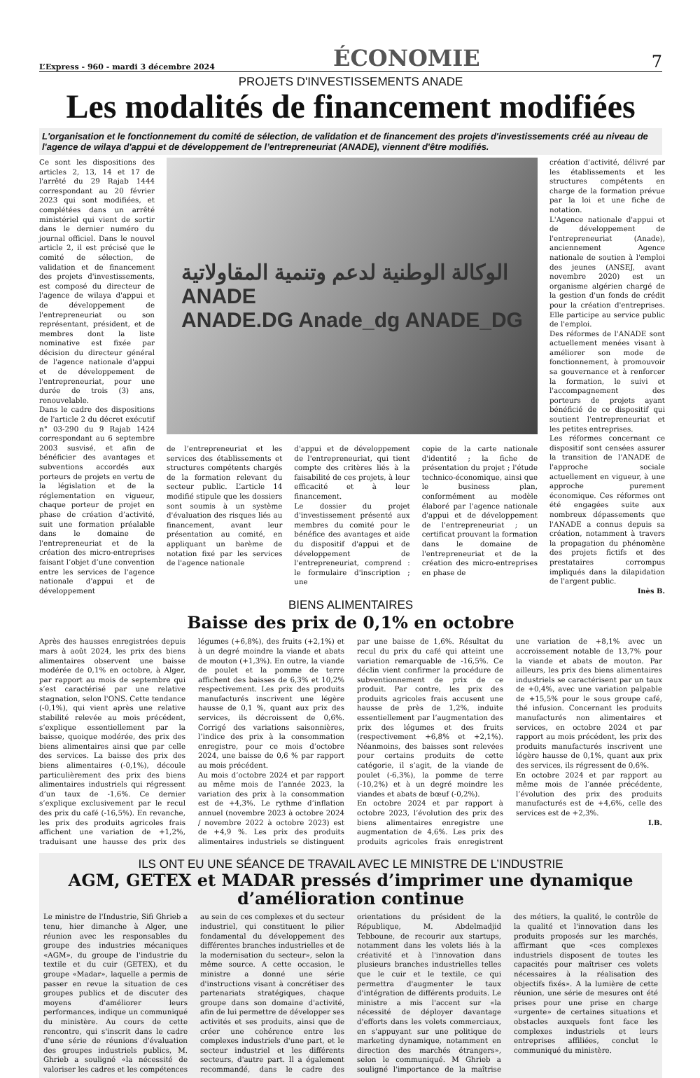L’Express - 960 - mardi 3 décembre 2024 ÉCONOMIE 7
PROJETS D'INVESTISSEMENTS ANADE
Les modalités de financement modifiées
L'organisation et le fonctionnement du comité de sélection, de validation et de financement des projets d'investissements créé au niveau de l'agence de wilaya d'appui et de développement de l’entrepreneuriat (ANADE), viennent d'être modifiés.
Ce sont les dispositions des articles 2, 13, 14 et 17 de l'arrêté du 29 Rajab 1444 correspondant au 20 février 2023 qui sont modifiées, et complétées dans un arrêté ministériel qui vient de sortir dans le dernier numéro du journal officiel. Dans le nouvel article 2, il est précisé que le comité de sélection, de validation et de financement des projets d'investissements, est composé du directeur de l'agence de wilaya d'appui et de développement de l'entrepreneuriat ou son représentant, président, et de membres dont la liste nominative est fixée par décision du directeur général de l'agence nationale d'appui et de développement de l'entrepreneuriat, pour une durée de trois (3) ans, renouvelable.
Dans le cadre des dispositions de l'article 2 du décret exécutif n° 03-290 du 9 Rajab 1424 correspondant au 6 septembre 2003 susvisé, et afin de bénéficier des avantages et subventions accordés aux porteurs de projets en vertu de la législation et de la réglementation en vigueur, chaque porteur de projet en phase de création d’activité, suit une formation préalable dans le domaine de l'entrepreneuriat et de la création des micro-entreprises faisant l’objet d’une convention entre les services de l'agence nationale d'appui et de développement
الوكالة الوطنية لدعم وتنمية المقاولاتية
ANADE
ANADE.DG Anade_dg ANADE_DG
de l’entrepreneuriat et les services des établissements et structures compétents chargés de la formation relevant du secteur public. L’article 14 modifié stipule que les dossiers sont soumis à un système d'évaluation des risques liés au financement, avant leur présentation au comité, en appliquant un barème de notation fixé par les services de l'agence nationale
d'appui et de développement de l'entrepreneuriat, qui tient compte des critères liés à la faisabilité de ces projets, à leur efficacité et à leur financement.
Le dossier du projet d'investissement présenté aux membres du comité pour le bénéfice des avantages et aide du dispositif d'appui et de développement de l'entrepreneuriat, comprend : le formulaire d'inscription ; une
copie de la carte nationale d'identité ; la fiche de présentation du projet ; l'étude technico-économique, ainsi que le business plan, conformément au modèle élaboré par l'agence nationale d'appui et de développement de l'entrepreneuriat ; un certificat prouvant la formation dans le domaine de l'entrepreneuriat et de la création des micro-entreprises en phase de
création d'activité, délivré par les établissements et les structures compétents en charge de la formation prévue par la loi et une fiche de notation.
L'Agence nationale d'appui et de développement de l'entrepreneuriat (Anade), anciennement Agence nationale de soutien à l'emploi des jeunes (ANSEJ, avant novembre 2020) est un organisme algérien chargé de la gestion d'un fonds de crédit pour la création d'entreprises. Elle participe au service public de l'emploi.
Des réformes de l'ANADE sont actuellement menées visant à améliorer son mode de fonctionnement, à promouvoir sa gouvernance et à renforcer la formation, le suivi et l'accompagnement des porteurs de projets ayant bénéficié de ce dispositif qui soutient l'entrepreneuriat et les petites entreprises.
Les réformes concernant ce dispositif sont censées assurer la transition de l'ANADE de l'approche sociale actuellement en vigueur, à une approche purement économique. Ces réformes ont été engagées suite aux nombreux dépassements que l'ANADE a connus depuis sa création, notamment à travers la propagation du phénomène des projets fictifs et des prestataires corrompus impliqués dans la dilapidation de l'argent public.
Inès B.
BIENS ALIMENTAIRES
Baisse des prix de 0,1% en octobre
Après des hausses enregistrées depuis mars à août 2024, les prix des biens alimentaires observent une baisse modérée de 0,1% en octobre, à Alger, par rapport au mois de septembre qui s’est caractérisé par une relative stagnation, selon l'ONS. Cette tendance (-0,1%), qui vient après une relative stabilité relevée au mois précédent, s’explique essentiellement par la baisse, quoique modérée, des prix des biens alimentaires ainsi que par celle des services. La baisse des prix des biens alimentaires (-0,1%), découle particulièrement des prix des biens alimentaires industriels qui régressent d’un taux de -1,6%. Ce dernier s’explique exclusivement par le recul des prix du café (-16,5%). En revanche, les prix des produits agricoles frais affichent une variation de +1,2%, traduisant une hausse des prix des légumes (+6,8%), des fruits (+2,1%) et à un degré moindre la viande et abats de mouton (+1,3%). En outre, la viande de poulet et la pomme de terre affichent des baisses de 6,3% et 10,2% respectivement. Les prix des produits manufacturés inscrivent une légère hausse de 0,1 %, quant aux prix des services, ils décroissent de 0,6%. Corrigé des variations saisonnières, l’indice des prix à la consommation enregistre, pour ce mois d’octobre 2024, une baisse de 0,6 % par rapport au mois précédent.
Au mois d’octobre 2024 et par rapport au même mois de l’année 2023, la variation des prix à la consommation est de +4,3%. Le rythme d’inflation annuel (novembre 2023 à octobre 2024 / novembre 2022 à octobre 2023) est de +4,9 %. Les prix des produits alimentaires industriels se distinguent par une baisse de 1,6%. Résultat du recul du prix du café qui atteint une variation remarquable de -16,5%. Ce déclin vient confirmer la procédure de subventionnement de prix de ce produit. Par contre, les prix des produits agricoles frais accusent une hausse de près de 1,2%, induite essentiellement par l’augmentation des prix des légumes et des fruits (respectivement +6,8% et +2,1%). Néanmoins, des baisses sont relevées pour certains produits de cette catégorie, il s’agit, de la viande de poulet (-6,3%), la pomme de terre (-10,2%) et à un degré moindre les viandes et abats de bœuf (-0,2%).
En octobre 2024 et par rapport à octobre 2023, l’évolution des prix des biens alimentaires enregistre une augmentation de 4,6%. Les prix des produits agricoles frais enregistrent une variation de +8,1% avec un accroissement notable de 13,7% pour la viande et abats de mouton. Par ailleurs, les prix des biens alimentaires industriels se caractérisent par un taux de +0,4%, avec une variation palpable de +15,5% pour le sous groupe café, thé infusion. Concernant les produits manufacturés non alimentaires et services, en octobre 2024 et par rapport au mois précédent, les prix des produits manufacturés inscrivent une légère hausse de 0,1%, quant aux prix des services, ils régressent de 0,6%.
En octobre 2024 et par rapport au même mois de l’année précédente, l’évolution des prix des produits manufacturés est de +4,6%, celle des services est de +2,3%.
I.B.
ILS ONT EU UNE SÉANCE DE TRAVAIL AVEC LE MINISTRE DE L’INDUSTRIE
AGM, GETEX et MADAR pressés d’imprimer une dynamique d’amélioration continue
Le ministre de l'Industrie, Sifi Ghrieb a tenu, hier dimanche à Alger, une réunion avec les responsables du groupe des industries mécaniques «AGM», du groupe de l'industrie du textile et du cuir (GETEX), et du groupe «Madar», laquelle a permis de passer en revue la situation de ces groupes publics et de discuter des moyens d'améliorer leurs performances, indique un communiqué du ministère. Au cours de cette rencontre, qui s'inscrit dans le cadre d'une série de réunions d'évaluation des groupes industriels publics, M. Ghrieb a souligné «la nécessité de valoriser les cadres et les compétences au sein de ces complexes et du secteur industriel, qui constituent le pilier fondamental du développement des différentes branches industrielles et de la modernisation du secteur», selon la même source. A cette occasion, le ministre a donné une série d'instructions visant à concrétiser des partenariats stratégiques, chaque groupe dans son domaine d'activité, afin de lui permettre de développer ses activités et ses produits, ainsi que de créer une cohérence entre les complexes industriels d'une part, et le secteur industriel et les différents secteurs, d'autre part. Il a également recommandé, dans le cadre des orientations du président de la République, M. Abdelmadjid Tebboune, de recourir aux startups, notamment dans les volets liés à la créativité et à l'innovation dans plusieurs branches industrielles telles que le cuir et le textile, ce qui permettra d'augmenter le taux d'intégration de différents produits. Le ministre a mis l'accent sur «la nécessité de déployer davantage d'efforts dans les volets commerciaux, en s'appuyant sur une politique de marketing dynamique, notamment en direction des marchés étrangers», selon le communiqué. M Ghrieb a souligné l'importance de la maîtrise des métiers, la qualité, le contrôle de la qualité et l'innovation dans les produits proposés sur les marchés, affirmant que «ces complexes industriels disposent de toutes les capacités pour maîtriser ces volets nécessaires à la réalisation des objectifs fixés». A la lumière de cette réunion, une série de mesures ont été prises pour une prise en charge «urgente» de certaines situations et obstacles auxquels font face les complexes industriels et leurs entreprises affiliées, conclut le communiqué du ministère.